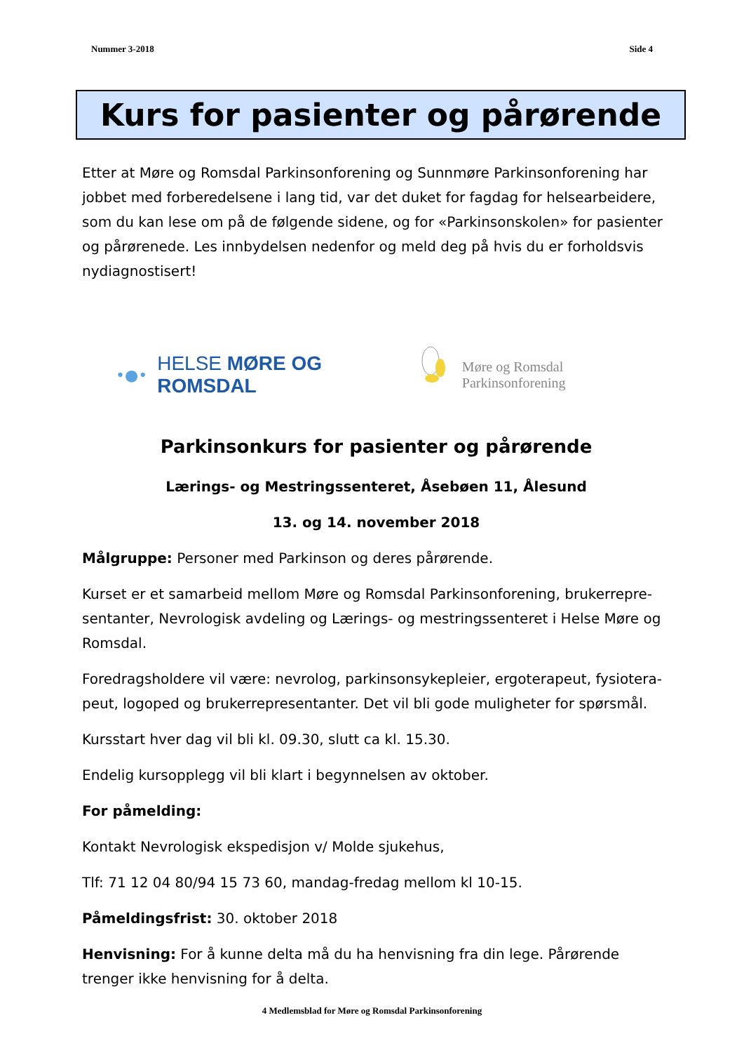Nummer 3-2018 Side 4
Kurs for pasienter og pårørende
Etter at Møre og Romsdal Parkinsonforening og Sunnmøre Parkinsonforening har jobbet med forberedelsene i lang tid, var det duket for fagdag for helsearbeidere, som du kan lese om på de følgende sidene, og for «Parkinsonskolen» for pasienter og pårørenede. Les innbydelsen nedenfor og meld deg på hvis du er forholdsvis nydiagnostisert!
•●• HELSE MØRE OG ROMSDAL
Møre og Romsdal Parkinsonforening
Parkinsonkurs for pasienter og pårørende
Lærings- og Mestringssenteret, Åsebøen 11, Ålesund
13. og 14. november 2018
Målgruppe: Personer med Parkinson og deres pårørende.
Kurset er et samarbeid mellom Møre og Romsdal Parkinsonforening, brukerrepre-sentanter, Nevrologisk avdeling og Lærings- og mestringssenteret i Helse Møre og Romsdal.
Foredragsholdere vil være: nevrolog, parkinsonsykepleier, ergoterapeut, fysiotera-peut, logoped og brukerrepresentanter. Det vil bli gode muligheter for spørsmål.
Kursstart hver dag vil bli kl. 09.30, slutt ca kl. 15.30.
Endelig kursopplegg vil bli klart i begynnelsen av oktober.
For påmelding:
Kontakt Nevrologisk ekspedisjon v/ Molde sjukehus,
Tlf: 71 12 04 80/94 15 73 60, mandag-fredag mellom kl 10-15.
Påmeldingsfrist: 30. oktober 2018
Henvisning: For å kunne delta må du ha henvisning fra din lege. Pårørende trenger ikke henvisning for å delta.
4 Medlemsblad for Møre og Romsdal Parkinsonforening